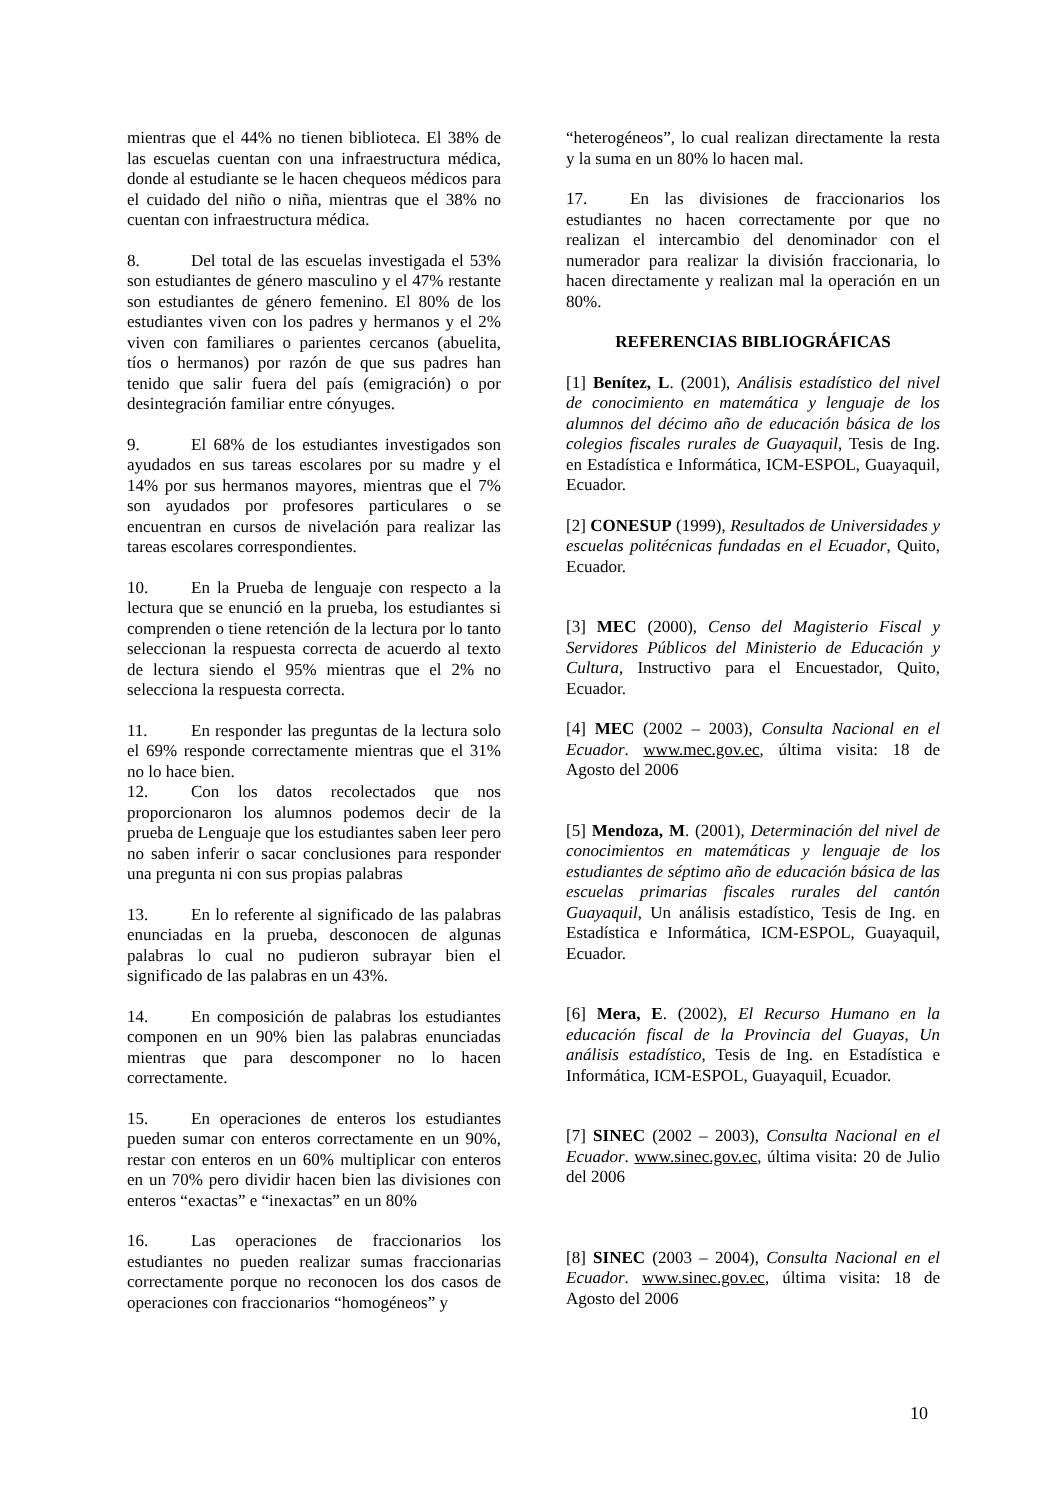mientras que el 44% no tienen biblioteca. El 38% de las escuelas cuentan con una infraestructura médica, donde al estudiante se le hacen chequeos médicos para el cuidado del niño o niña, mientras que el 38% no cuentan con infraestructura médica.
8. Del total de las escuelas investigada el 53% son estudiantes de género masculino y el 47% restante son estudiantes de género femenino. El 80% de los estudiantes viven con los padres y hermanos y el 2% viven con familiares o parientes cercanos (abuelita, tíos o hermanos) por razón de que sus padres han tenido que salir fuera del país (emigración) o por desintegración familiar entre cónyuges.
9. El 68% de los estudiantes investigados son ayudados en sus tareas escolares por su madre y el 14% por sus hermanos mayores, mientras que el 7% son ayudados por profesores particulares o se encuentran en cursos de nivelación para realizar las tareas escolares correspondientes.
10. En la Prueba de lenguaje con respecto a la lectura que se enunció en la prueba, los estudiantes si comprenden o tiene retención de la lectura por lo tanto seleccionan la respuesta correcta de acuerdo al texto de lectura siendo el 95% mientras que el 2% no selecciona la respuesta correcta.
11. En responder las preguntas de la lectura solo el 69% responde correctamente mientras que el 31% no lo hace bien.
12. Con los datos recolectados que nos proporcionaron los alumnos podemos decir de la prueba de Lenguaje que los estudiantes saben leer pero no saben inferir o sacar conclusiones para responder una pregunta ni con sus propias palabras
13. En lo referente al significado de las palabras enunciadas en la prueba, desconocen de algunas palabras lo cual no pudieron subrayar bien el significado de las palabras en un 43%.
14. En composición de palabras los estudiantes componen en un 90% bien las palabras enunciadas mientras que para descomponer no lo hacen correctamente.
15. En operaciones de enteros los estudiantes pueden sumar con enteros correctamente en un 90%, restar con enteros en un 60% multiplicar con enteros en un 70% pero dividir hacen bien las divisiones con enteros “exactas” e “inexactas” en un 80%
16. Las operaciones de fraccionarios los estudiantes no pueden realizar sumas fraccionarias correctamente porque no reconocen los dos casos de operaciones con fraccionarios “homogéneos” y
“heterogéneos”, lo cual realizan directamente la resta y la suma en un 80% lo hacen mal.
17. En las divisiones de fraccionarios los estudiantes no hacen correctamente por que no realizan el intercambio del denominador con el numerador para realizar la división fraccionaria, lo hacen directamente y realizan mal la operación en un 80%.
REFERENCIAS BIBLIOGRÁFICAS
[1] Benítez, L. (2001), Análisis estadístico del nivel de conocimiento en matemática y lenguaje de los alumnos del décimo año de educación básica de los colegios fiscales rurales de Guayaquil, Tesis de Ing. en Estadística e Informática, ICM-ESPOL, Guayaquil, Ecuador.
[2] CONESUP (1999), Resultados de Universidades y escuelas politécnicas fundadas en el Ecuador, Quito, Ecuador.
[3] MEC (2000), Censo del Magisterio Fiscal y Servidores Públicos del Ministerio de Educación y Cultura, Instructivo para el Encuestador, Quito, Ecuador.
[4] MEC (2002 – 2003), Consulta Nacional en el Ecuador. www.mec.gov.ec, última visita: 18 de Agosto del 2006
[5] Mendoza, M. (2001), Determinación del nivel de conocimientos en matemáticas y lenguaje de los estudiantes de séptimo año de educación básica de las escuelas primarias fiscales rurales del cantón Guayaquil, Un análisis estadístico, Tesis de Ing. en Estadística e Informática, ICM-ESPOL, Guayaquil, Ecuador.
[6] Mera, E. (2002), El Recurso Humano en la educación fiscal de la Provincia del Guayas, Un análisis estadístico, Tesis de Ing. en Estadística e Informática, ICM-ESPOL, Guayaquil, Ecuador.
[7] SINEC (2002 – 2003), Consulta Nacional en el Ecuador. www.sinec.gov.ec, última visita: 20 de Julio del 2006
[8] SINEC (2003 – 2004), Consulta Nacional en el Ecuador. www.sinec.gov.ec, última visita: 18 de Agosto del 2006
10